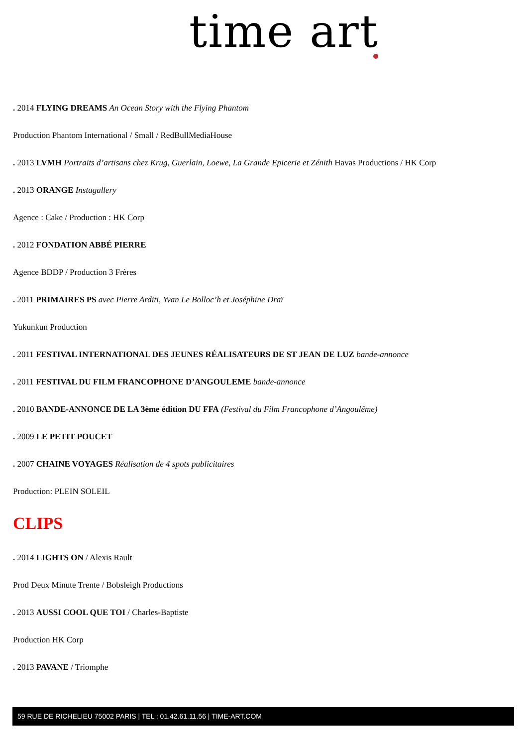time art
. 2014 FLYING DREAMS An Ocean Story with the Flying Phantom
Production Phantom International / Small / RedBullMediaHouse
. 2013 LVMH Portraits d’artisans chez Krug, Guerlain, Loewe, La Grande Epicerie et Zénith Havas Productions / HK Corp
. 2013 ORANGE Instagallery
Agence : Cake / Production : HK Corp
. 2012 FONDATION ABBÉ PIERRE
Agence BDDP / Production 3 Frères
. 2011 PRIMAIRES PS avec Pierre Arditi, Yvan Le Bolloc’h et Joséphine Draï
Yukunkun Production
. 2011 FESTIVAL INTERNATIONAL DES JEUNES RÉALISATEURS DE ST JEAN DE LUZ bande-annonce
. 2011 FESTIVAL DU FILM FRANCOPHONE D’ANGOULEME bande-annonce
. 2010 BANDE-ANNONCE DE LA 3ème édition DU FFA (Festival du Film Francophone d’Angoulême)
. 2009 LE PETIT POUCET
. 2007 CHAINE VOYAGES Réalisation de 4 spots publicitaires
Production: PLEIN SOLEIL
CLIPS
. 2014 LIGHTS ON / Alexis Rault
Prod Deux Minute Trente / Bobsleigh Productions
. 2013 AUSSI COOL QUE TOI / Charles-Baptiste
Production HK Corp
. 2013 PAVANE / Triomphe
59 RUE DE RICHELIEU 75002 PARIS | TEL : 01.42.61.11.56 | TIME-ART.COM